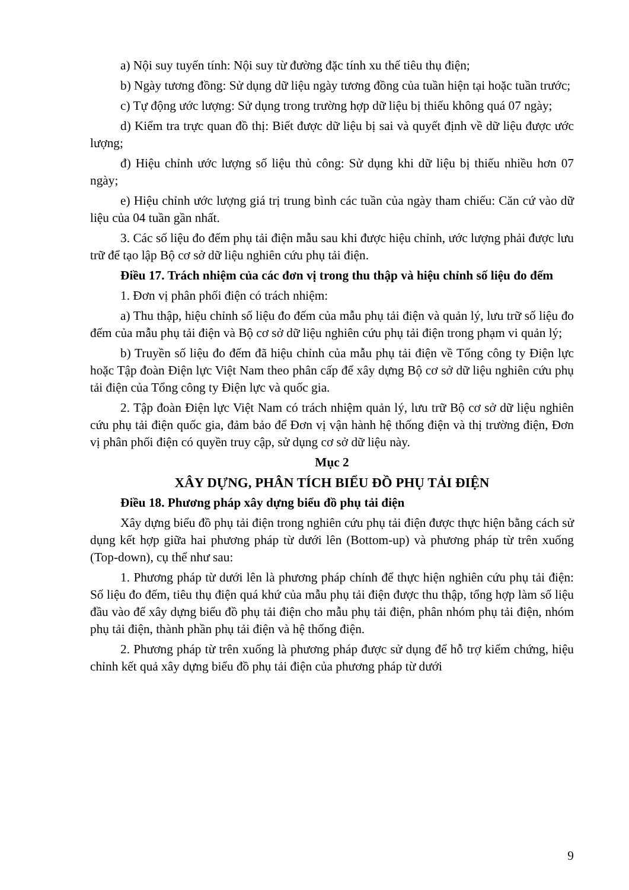a) Nội suy tuyến tính: Nội suy từ đường đặc tính xu thế tiêu thụ điện;
b) Ngày tương đồng: Sử dụng dữ liệu ngày tương đồng của tuần hiện tại hoặc tuần trước;
c) Tự động ước lượng: Sử dụng trong trường hợp dữ liệu bị thiếu không quá 07 ngày;
d) Kiểm tra trực quan đồ thị: Biết được dữ liệu bị sai và quyết định về dữ liệu được ước lượng;
đ) Hiệu chỉnh ước lượng số liệu thủ công: Sử dụng khi dữ liệu bị thiếu nhiều hơn 07 ngày;
e) Hiệu chỉnh ước lượng giá trị trung bình các tuần của ngày tham chiếu: Căn cứ vào dữ liệu của 04 tuần gần nhất.
3. Các số liệu đo đếm phụ tải điện mẫu sau khi được hiệu chỉnh, ước lượng phải được lưu trữ để tạo lập Bộ cơ sở dữ liệu nghiên cứu phụ tải điện.
Điều 17. Trách nhiệm của các đơn vị trong thu thập và hiệu chỉnh số liệu đo đếm
1. Đơn vị phân phối điện có trách nhiệm:
a) Thu thập, hiệu chỉnh số liệu đo đếm của mẫu phụ tải điện và quản lý, lưu trữ số liệu đo đếm của mẫu phụ tải điện và Bộ cơ sở dữ liệu nghiên cứu phụ tải điện trong phạm vi quản lý;
b) Truyền số liệu đo đếm đã hiệu chỉnh của mẫu phụ tải điện về Tổng công ty Điện lực hoặc Tập đoàn Điện lực Việt Nam theo phân cấp để xây dựng Bộ cơ sở dữ liệu nghiên cứu phụ tải điện của Tổng công ty Điện lực và quốc gia.
2. Tập đoàn Điện lực Việt Nam có trách nhiệm quản lý, lưu trữ Bộ cơ sở dữ liệu nghiên cứu phụ tải điện quốc gia, đảm bảo để Đơn vị vận hành hệ thống điện và thị trường điện, Đơn vị phân phối điện có quyền truy cập, sử dụng cơ sở dữ liệu này.
Mục 2
XÂY DỰNG, PHÂN TÍCH BIỂU ĐỒ PHỤ TẢI ĐIỆN
Điều 18. Phương pháp xây dựng biểu đồ phụ tải điện
Xây dựng biểu đồ phụ tải điện trong nghiên cứu phụ tải điện được thực hiện bằng cách sử dụng kết hợp giữa hai phương pháp từ dưới lên (Bottom-up) và phương pháp từ trên xuống (Top-down), cụ thể như sau:
1. Phương pháp từ dưới lên là phương pháp chính để thực hiện nghiên cứu phụ tải điện: Số liệu đo đếm, tiêu thụ điện quá khứ của mẫu phụ tải điện được thu thập, tổng hợp làm số liệu đầu vào để xây dựng biểu đồ phụ tải điện cho mẫu phụ tải điện, phân nhóm phụ tải điện, nhóm phụ tải điện, thành phần phụ tải điện và hệ thống điện.
2. Phương pháp từ trên xuống là phương pháp được sử dụng để hỗ trợ kiểm chứng, hiệu chỉnh kết quả xây dựng biểu đồ phụ tải điện của phương pháp từ dưới
9